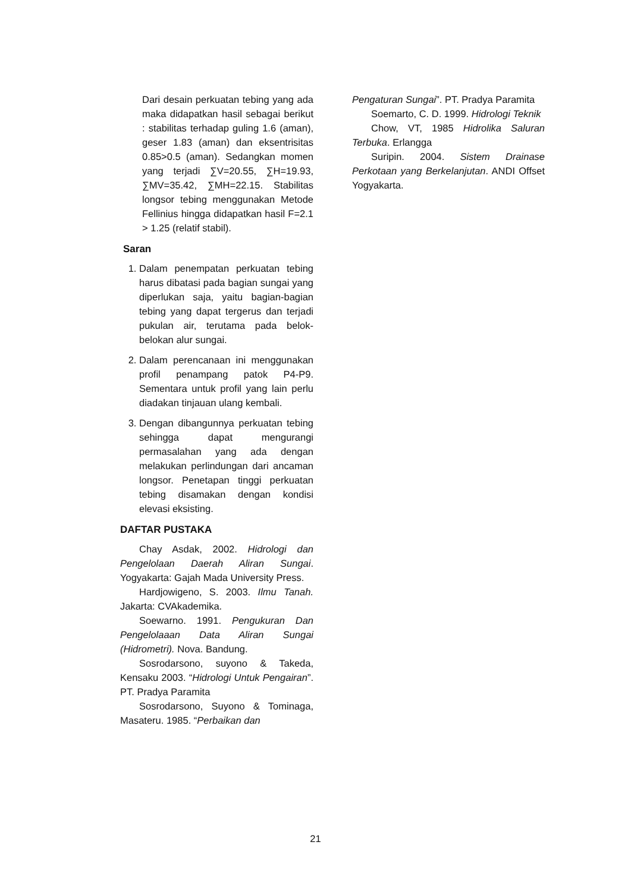Dari desain perkuatan tebing yang ada maka didapatkan hasil sebagai berikut : stabilitas terhadap guling 1.6 (aman), geser 1.83 (aman) dan eksentrisitas 0.85>0.5 (aman). Sedangkan momen yang terjadi ∑V=20.55, ∑H=19.93, ∑MV=35.42, ∑MH=22.15. Stabilitas longsor tebing menggunakan Metode Fellinius hingga didapatkan hasil F=2.1 > 1.25 (relatif stabil).
Saran
1. Dalam penempatan perkuatan tebing harus dibatasi pada bagian sungai yang diperlukan saja, yaitu bagian-bagian tebing yang dapat tergerus dan terjadi pukulan air, terutama pada belok-belokan alur sungai.
2. Dalam perencanaan ini menggunakan profil penampang patok P4-P9. Sementara untuk profil yang lain perlu diadakan tinjauan ulang kembali.
3. Dengan dibangunnya perkuatan tebing sehingga dapat mengurangi permasalahan yang ada dengan melakukan perlindungan dari ancaman longsor. Penetapan tinggi perkuatan tebing disamakan dengan kondisi elevasi eksisting.
DAFTAR PUSTAKA
Chay Asdak, 2002. Hidrologi dan Pengelolaan Daerah Aliran Sungai. Yogyakarta: Gajah Mada University Press.
Hardjowigeno, S. 2003. Ilmu Tanah. Jakarta: CVAkademika.
Soewarno. 1991. Pengukuran Dan Pengelolaaan Data Aliran Sungai (Hidrometri). Nova. Bandung.
Sosrodarsono, suyono & Takeda, Kensaku 2003. “Hidrologi Untuk Pengairan”. PT. Pradya Paramita
Sosrodarsono, Suyono & Tominaga, Masateru. 1985. “Perbaikan dan
Pengaturan Sungai”. PT. Pradya Paramita
Soemarto, C. D. 1999. Hidrologi Teknik
Chow, VT, 1985 Hidrolika Saluran Terbuka. Erlangga
Suripin. 2004. Sistem Drainase Perkotaan yang Berkelanjutan. ANDI Offset Yogyakarta.
21